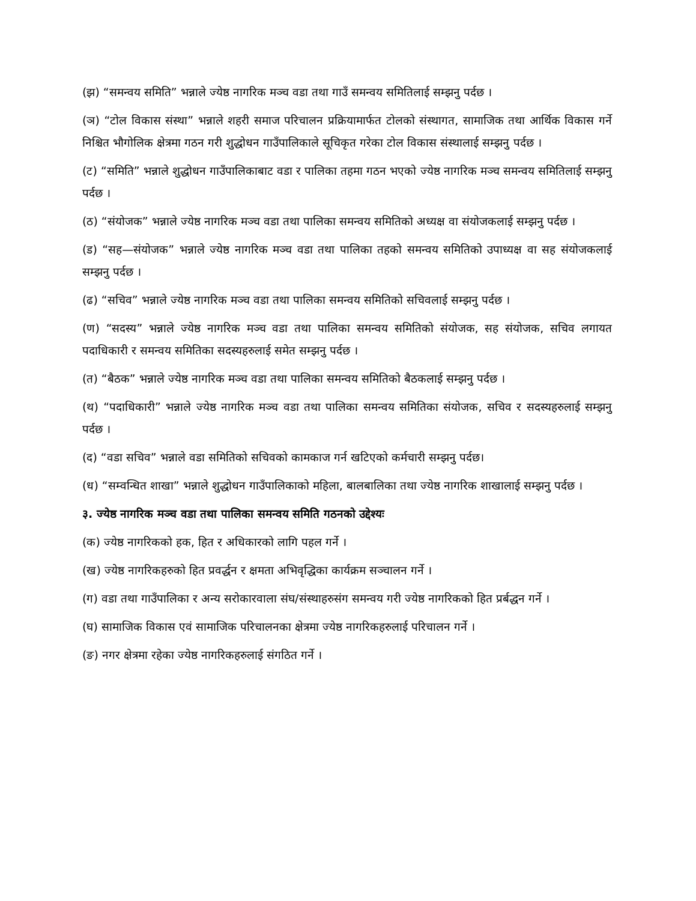(झ) “समन्वय समिति” भन्नाले ज्येष्ठ नागरिक मञ्च वडा तथा गाउँ समन्वय समितिलाई सम्झनु पर्दछ ।
(ञ) “टोल विकास संस्था” भन्नाले शहरी समाज परिचालन प्रक्रियामार्फत टोलको संस्थागत, सामाजिक तथा आर्थिक विकास गर्ने निश्चित भौगोलिक क्षेत्रमा गठन गरी शुद्धोधन गाउँपालिकाले सूचिकृत गरेका टोल विकास संस्थालाई सम्झनु पर्दछ ।
(ट) “समिति” भन्नाले शुद्धोधन गाउँपालिकाबाट वडा र पालिका तहमा गठन भएको ज्येष्ठ नागरिक मञ्च समन्वय समितिलाई सम्झनु पर्दछ ।
(ठ) “संयोजक” भन्नाले ज्येष्ठ नागरिक मञ्च वडा तथा पालिका समन्वय समितिको अध्यक्ष वा संयोजकलाई सम्झनु पर्दछ ।
(ड) “सह—संयोजक” भन्नाले ज्येष्ठ नागरिक मञ्च वडा तथा पालिका तहको समन्वय समितिको उपाध्यक्ष वा सह संयोजकलाई सम्झनु पर्दछ ।
(ढ) “सचिव” भन्नाले ज्येष्ठ नागरिक मञ्च वडा तथा पालिका समन्वय समितिको सचिवलाई सम्झनु पर्दछ ।
(ण) “सदस्य” भन्नाले ज्येष्ठ नागरिक मञ्च वडा तथा पालिका समन्वय समितिको संयोजक, सह संयोजक, सचिव लगायत पदाधिकारी र समन्वय समितिका सदस्यहरुलाई समेत सम्झनु पर्दछ ।
(त) “बैठक” भन्नाले ज्येष्ठ नागरिक मञ्च वडा तथा पालिका समन्वय समितिको बैठकलाई सम्झनु पर्दछ ।
(थ) “पदाधिकारी” भन्नाले ज्येष्ठ नागरिक मञ्च वडा तथा पालिका समन्वय समितिका संयोजक, सचिव र सदस्यहरुलाई सम्झनु पर्दछ ।
(द) “वडा सचिव” भन्नाले वडा समितिको सचिवको कामकाज गर्न खटिएको कर्मचारी सम्झनु पर्दछ।
(ध) “सम्वन्धित शाखा” भन्नाले शुद्धोधन गाउँपालिकाको महिला, बालबालिका तथा ज्येष्ठ नागरिक शाखालाई सम्झनु पर्दछ ।
३. ज्येष्ठ नागरिक मञ्च वडा तथा पालिका समन्वय समिति गठनको उद्देश्यः
(क) ज्येष्ठ नागरिकको हक, हित र अधिकारको लागि पहल गर्ने ।
(ख) ज्येष्ठ नागरिकहरुको हित प्रवर्द्धन र क्षमता अभिवृद्धिका कार्यक्रम सञ्चालन गर्ने ।
(ग) वडा तथा गाउँपालिका र अन्य सरोकारवाला संघ/संस्थाहरुसंग समन्वय गरी ज्येष्ठ नागरिकको हित प्रर्बद्धन गर्ने ।
(घ) सामाजिक विकास एवं सामाजिक परिचालनका क्षेत्रमा ज्येष्ठ नागरिकहरुलाई परिचालन गर्ने ।
(ङ) नगर क्षेत्रमा रहेका ज्येष्ठ नागरिकहरुलाई संगठित गर्ने ।